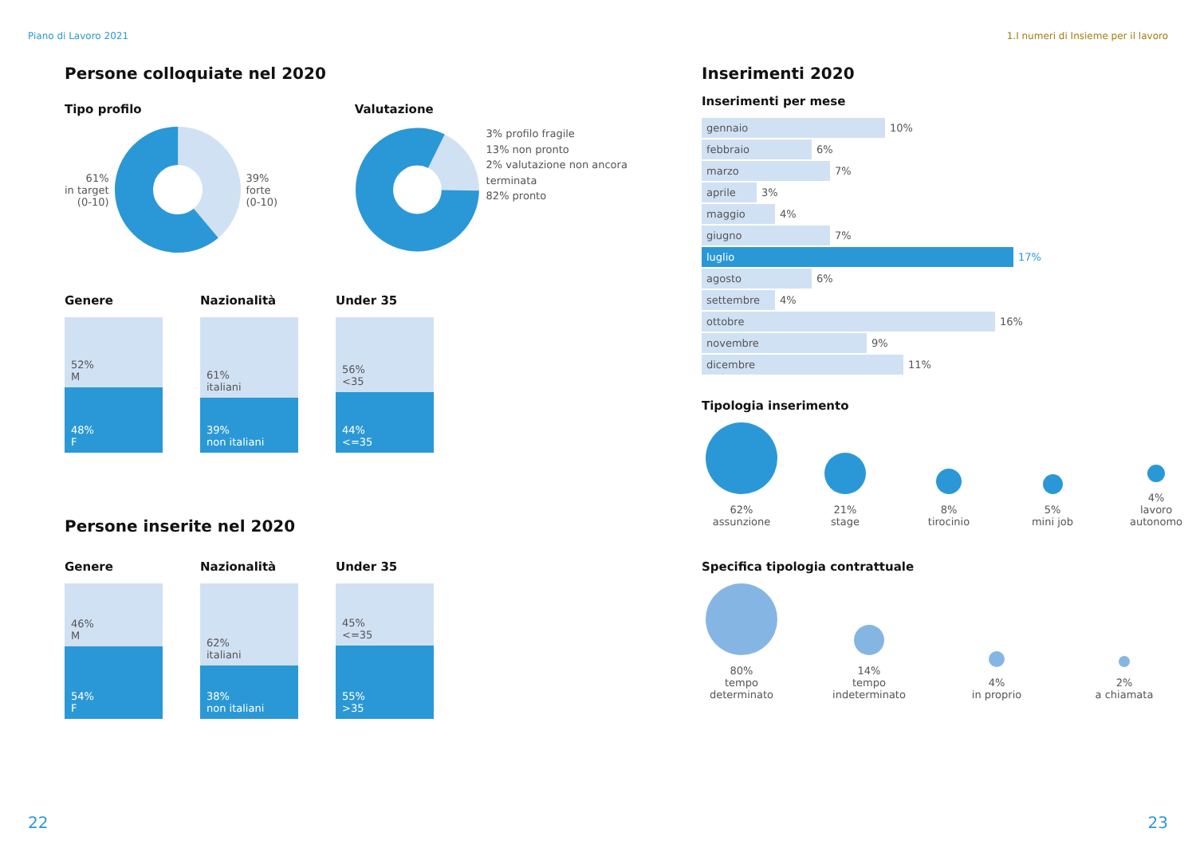Piano di Lavoro 2021 1.I numeri di Insieme per il lavoro
Persone colloquiate nel 2020
Tipo profilo
61%
in target
(0-10)
39%
forte
(0-10)
Valutazione
3% profilo fragile
13% non pronto
2% valutazione non ancora terminata
82% pronto
Genere
52%
M
48%
F
Nazionalità
61%
italiani
39%
non italiani
Under 35
56%
<35
44%
<=35
Persone inserite nel 2020
Genere
46%
M
54%
F
Nazionalità
62%
italiani
38%
non italiani
Under 35
45%
<=35
55%
>35
Inserimenti 2020
Inserimenti per mese
gennaio 10%
febbraio 6%
marzo 7%
aprile 3%
maggio 4%
giugno 7%
luglio 17%
agosto 6%
settembre 4%
ottobre 16%
novembre 9%
dicembre 11%
Tipologia inserimento
62%
assunzione
21%
stage
8%
tirocinio
5%
mini job
4%
lavoro
autonomo
Specifica tipologia contrattuale
80%
tempo
determinato
14%
tempo
indeterminato
4%
in proprio
2%
a chiamata
22 23